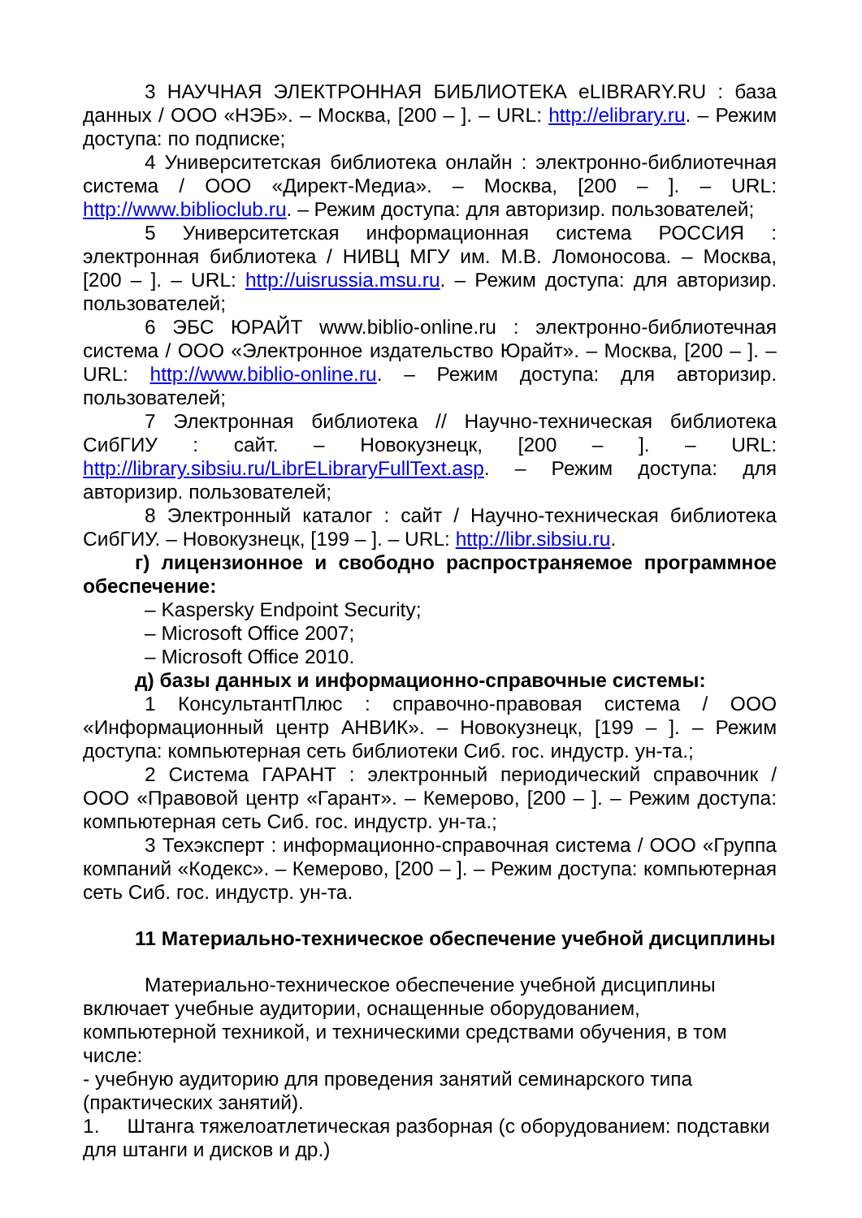3 НАУЧНАЯ ЭЛЕКТРОННАЯ БИБЛИОТЕКА eLIBRARY.RU : база данных / ООО «НЭБ». – Москва, [200 – ]. – URL: http://elibrary.ru. – Режим доступа: по подписке;
4 Университетская библиотека онлайн : электронно-библиотечная система / ООО «Директ-Медиа». – Москва, [200 – ]. – URL: http://www.biblioclub.ru. – Режим доступа: для авторизир. пользователей;
5 Университетская информационная система РОССИЯ : электронная библиотека / НИВЦ МГУ им. М.В. Ломоносова. – Москва, [200 – ]. – URL: http://uisrussia.msu.ru. – Режим доступа: для авторизир. пользователей;
6 ЭБС ЮРАЙТ www.biblio-online.ru : электронно-библиотечная система / ООО «Электронное издательство Юрайт». – Москва, [200 – ]. – URL: http://www.biblio-online.ru. – Режим доступа: для авторизир. пользователей;
7 Электронная библиотека // Научно-техническая библиотека СибГИУ : сайт. – Новокузнецк, [200 – ]. – URL: http://library.sibsiu.ru/LibrELibraryFullText.asp. – Режим доступа: для авторизир. пользователей;
8 Электронный каталог : сайт / Научно-техническая библиотека СибГИУ. – Новокузнецк, [199 – ]. – URL: http://libr.sibsiu.ru.
г) лицензионное и свободно распространяемое программное обеспечение:
– Kaspersky Endpoint Security;
– Microsoft Office 2007;
– Microsoft Office 2010.
д) базы данных и информационно-справочные системы:
1 КонсультантПлюс : справочно-правовая система / ООО «Информационный центр АНВИК». – Новокузнецк, [199 – ]. – Режим доступа: компьютерная сеть библиотеки Сиб. гос. индустр. ун-та.;
2 Система ГАРАНТ : электронный периодический справочник / ООО «Правовой центр «Гарант». – Кемерово, [200 – ]. – Режим доступа: компьютерная сеть Сиб. гос. индустр. ун-та.;
3 Техэксперт : информационно-справочная система / ООО «Группа компаний «Кодекс». – Кемерово, [200 – ]. – Режим доступа: компьютерная сеть Сиб. гос. индустр. ун-та.
11 Материально-техническое обеспечение учебной дисциплины
Материально-техническое обеспечение учебной дисциплины включает учебные аудитории, оснащенные оборудованием, компьютерной техникой, и техническими средствами обучения, в том числе:
- учебную аудиторию для проведения занятий семинарского типа (практических занятий).
1. Штанга тяжелоатлетическая разборная (с оборудованием: подставки для штанги и дисков и др.)